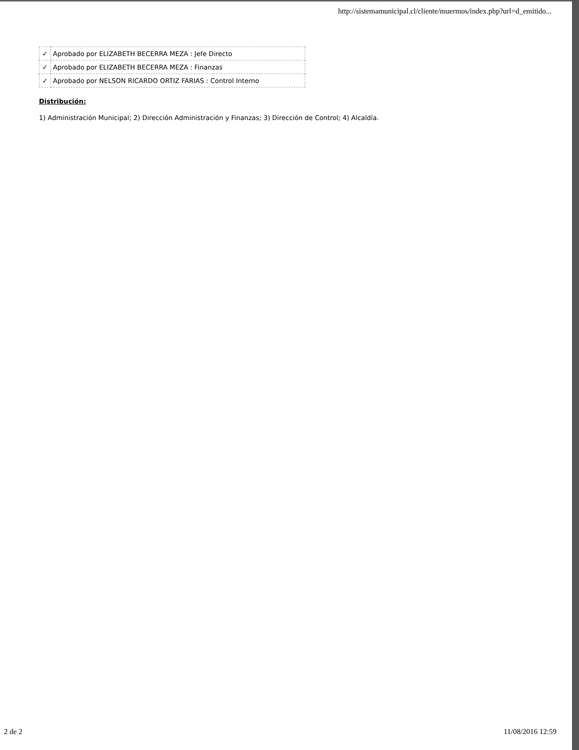http://sistemamunicipal.cl/cliente/muermos/index.php?url=d_emitido...
| ✓ | Aprobado por ELIZABETH BECERRA MEZA : Jefe Directo |
| ✓ | Aprobado por ELIZABETH BECERRA MEZA : Finanzas |
| ✓ | Aprobado por NELSON RICARDO ORTIZ FARIAS : Control Interno |
Distribución:
1) Administración Municipal; 2) Dirección Administración y Finanzas; 3) Dirección de Control; 4) Alcaldía.
2 de 2 11/08/2016 12:59